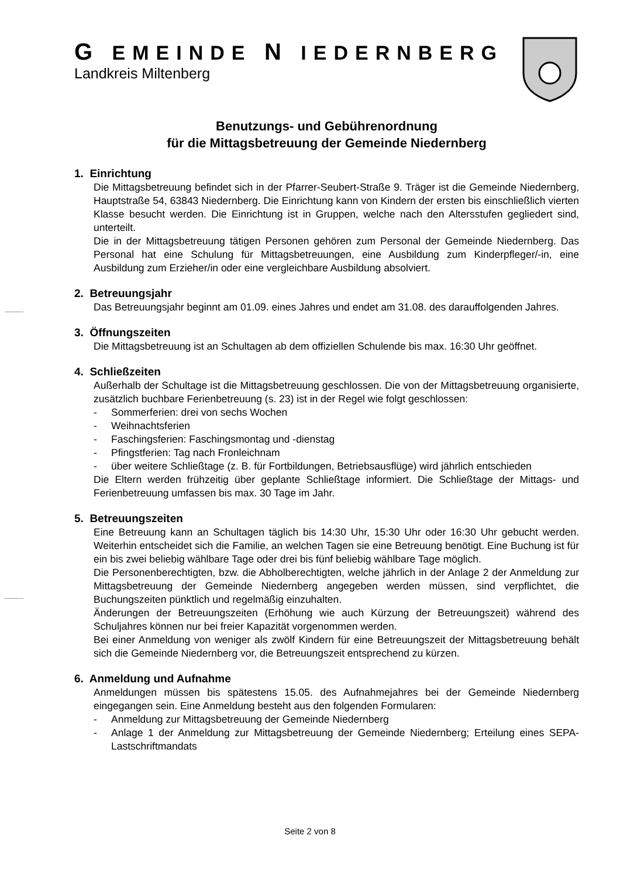G EMEINDE N IEDERNBERG
Landkreis Miltenberg
Benutzungs- und Gebührenordnung
für die Mittagsbetreuung der Gemeinde Niedernberg
1. Einrichtung
Die Mittagsbetreuung befindet sich in der Pfarrer-Seubert-Straße 9. Träger ist die Gemeinde Niedernberg, Hauptstraße 54, 63843 Niedernberg. Die Einrichtung kann von Kindern der ersten bis einschließlich vierten Klasse besucht werden. Die Einrichtung ist in Gruppen, welche nach den Altersstufen gegliedert sind, unterteilt.
Die in der Mittagsbetreuung tätigen Personen gehören zum Personal der Gemeinde Niedernberg. Das Personal hat eine Schulung für Mittagsbetreuungen, eine Ausbildung zum Kinderpfleger/-in, eine Ausbildung zum Erzieher/in oder eine vergleichbare Ausbildung absolviert.
2. Betreuungsjahr
Das Betreuungsjahr beginnt am 01.09. eines Jahres und endet am 31.08. des darauffolgenden Jahres.
3. Öffnungszeiten
Die Mittagsbetreuung ist an Schultagen ab dem offiziellen Schulende bis max. 16:30 Uhr geöffnet.
4. Schließzeiten
Außerhalb der Schultage ist die Mittagsbetreuung geschlossen. Die von der Mittagsbetreuung organisierte, zusätzlich buchbare Ferienbetreuung (s. 23) ist in der Regel wie folgt geschlossen:
- Sommerferien: drei von sechs Wochen
- Weihnachtsferien
- Faschingsferien: Faschingsmontag und -dienstag
- Pfingstferien: Tag nach Fronleichnam
- über weitere Schließtage (z. B. für Fortbildungen, Betriebsausflüge) wird jährlich entschieden
Die Eltern werden frühzeitig über geplante Schließtage informiert. Die Schließtage der Mittags- und Ferienbetreuung umfassen bis max. 30 Tage im Jahr.
5. Betreuungszeiten
Eine Betreuung kann an Schultagen täglich bis 14:30 Uhr, 15:30 Uhr oder 16:30 Uhr gebucht werden. Weiterhin entscheidet sich die Familie, an welchen Tagen sie eine Betreuung benötigt. Eine Buchung ist für ein bis zwei beliebig wählbare Tage oder drei bis fünf beliebig wählbare Tage möglich.
Die Personenberechtigten, bzw. die Abholberechtigten, welche jährlich in der Anlage 2 der Anmeldung zur Mittagsbetreuung der Gemeinde Niedernberg angegeben werden müssen, sind verpflichtet, die Buchungszeiten pünktlich und regelmäßig einzuhalten.
Änderungen der Betreuungszeiten (Erhöhung wie auch Kürzung der Betreuungszeit) während des Schuljahres können nur bei freier Kapazität vorgenommen werden.
Bei einer Anmeldung von weniger als zwölf Kindern für eine Betreuungszeit der Mittagsbetreuung behält sich die Gemeinde Niedernberg vor, die Betreuungszeit entsprechend zu kürzen.
6. Anmeldung und Aufnahme
Anmeldungen müssen bis spätestens 15.05. des Aufnahmejahres bei der Gemeinde Niedernberg eingegangen sein. Eine Anmeldung besteht aus den folgenden Formularen:
- Anmeldung zur Mittagsbetreuung der Gemeinde Niedernberg
- Anlage 1 der Anmeldung zur Mittagsbetreuung der Gemeinde Niedernberg; Erteilung eines SEPA-Lastschriftmandats
Seite 2 von 8